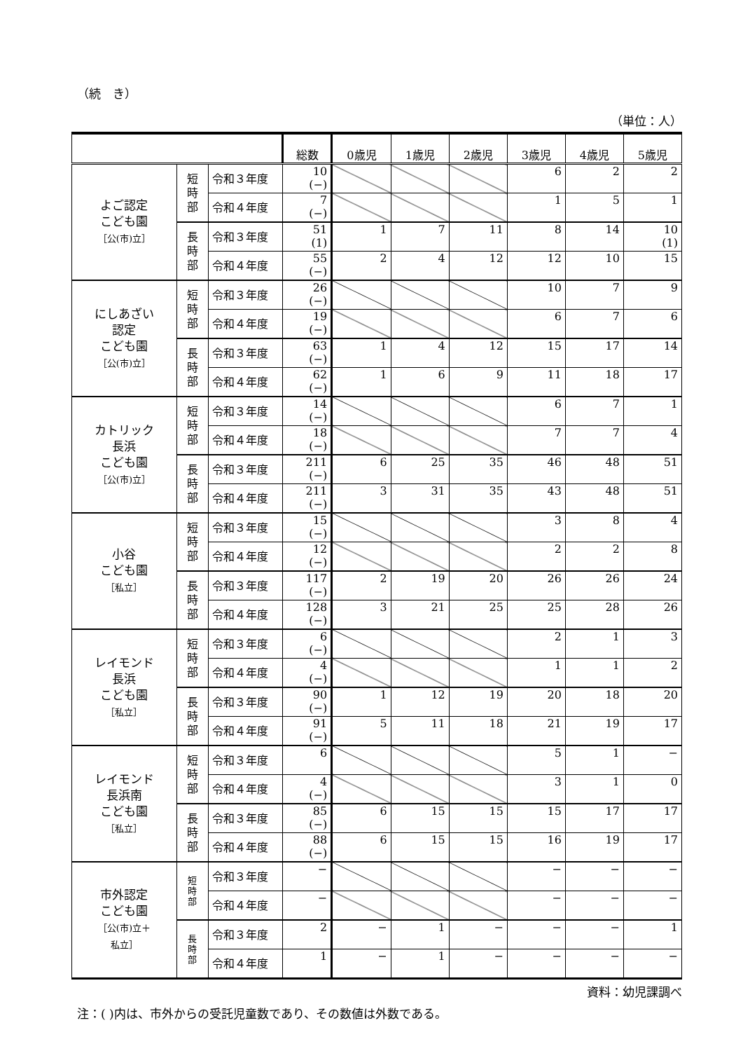（続　き）
（単位：人）
| | | | 総数 | 0歳児 | 1歳児 | 2歳児 | 3歳児 | 4歳児 | 5歳児 |
| --- | --- | --- | --- | --- | --- | --- | --- | --- | --- |
| よご認定 こども園 ［公(市)立］ | 短 時 部 | 令和３年度 | 10 (−) | | | | 6 | 2 | 2 |
| | | 令和４年度 | 7 (−) | | | | 1 | 5 | 1 |
| | 長 時 部 | 令和３年度 | 51 (1) | 1 | 7 | 11 | 8 | 14 | 10 (1) |
| | | 令和４年度 | 55 (−) | 2 | 4 | 12 | 12 | 10 | 15 |
| にしあざい 認定 こども園 ［公(市)立］ | 短 時 部 | 令和３年度 | 26 (−) | | | | 10 | 7 | 9 |
| | | 令和４年度 | 19 (−) | | | | 6 | 7 | 6 |
| | 長 時 部 | 令和３年度 | 63 (−) | 1 | 4 | 12 | 15 | 17 | 14 |
| | | 令和４年度 | 62 (−) | 1 | 6 | 9 | 11 | 18 | 17 |
| カトリック 長浜 こども園 ［公(市)立］ | 短 時 部 | 令和３年度 | 14 (−) | | | | 6 | 7 | 1 |
| | | 令和４年度 | 18 (−) | | | | 7 | 7 | 4 |
| | 長 時 部 | 令和３年度 | 211 (−) | 6 | 25 | 35 | 46 | 48 | 51 |
| | | 令和４年度 | 211 (−) | 3 | 31 | 35 | 43 | 48 | 51 |
| 小谷 こども園 ［私立］ | 短 時 部 | 令和３年度 | 15 (−) | | | | 3 | 8 | 4 |
| | | 令和４年度 | 12 (−) | | | | 2 | 2 | 8 |
| | 長 時 部 | 令和３年度 | 117 (−) | 2 | 19 | 20 | 26 | 26 | 24 |
| | | 令和４年度 | 128 (−) | 3 | 21 | 25 | 25 | 28 | 26 |
| レイモンド 長浜 こども園 ［私立］ | 短 時 部 | 令和３年度 | 6 (−) | | | | 2 | 1 | 3 |
| | | 令和４年度 | 4 (−) | | | | 1 | 1 | 2 |
| | 長 時 部 | 令和３年度 | 90 (−) | 1 | 12 | 19 | 20 | 18 | 20 |
| | | 令和４年度 | 91 (−) | 5 | 11 | 18 | 21 | 19 | 17 |
| レイモンド 長浜南 こども園 ［私立］ | 短 時 部 | 令和３年度 | 6 | | | | 5 | 1 | − |
| | | 令和４年度 | 4 (−) | | | | 3 | 1 | 0 |
| | 長 時 部 | 令和３年度 | 85 (−) | 6 | 15 | 15 | 15 | 17 | 17 |
| | | 令和４年度 | 88 (−) | 6 | 15 | 15 | 16 | 19 | 17 |
| 市外認定 こども園 ［公(市)立＋ 私立］ | 短 時 部 | 令和３年度 | − | | | | − | − | − |
| | | 令和４年度 | − | | | | − | − | − |
| | 長 時 部 | 令和３年度 | 2 | − | 1 | − | − | − | 1 |
| | | 令和４年度 | 1 | − | 1 | − | − | − | − |
資料：幼児課調べ
注：( )内は、市外からの受託児童数であり、その数値は外数である。